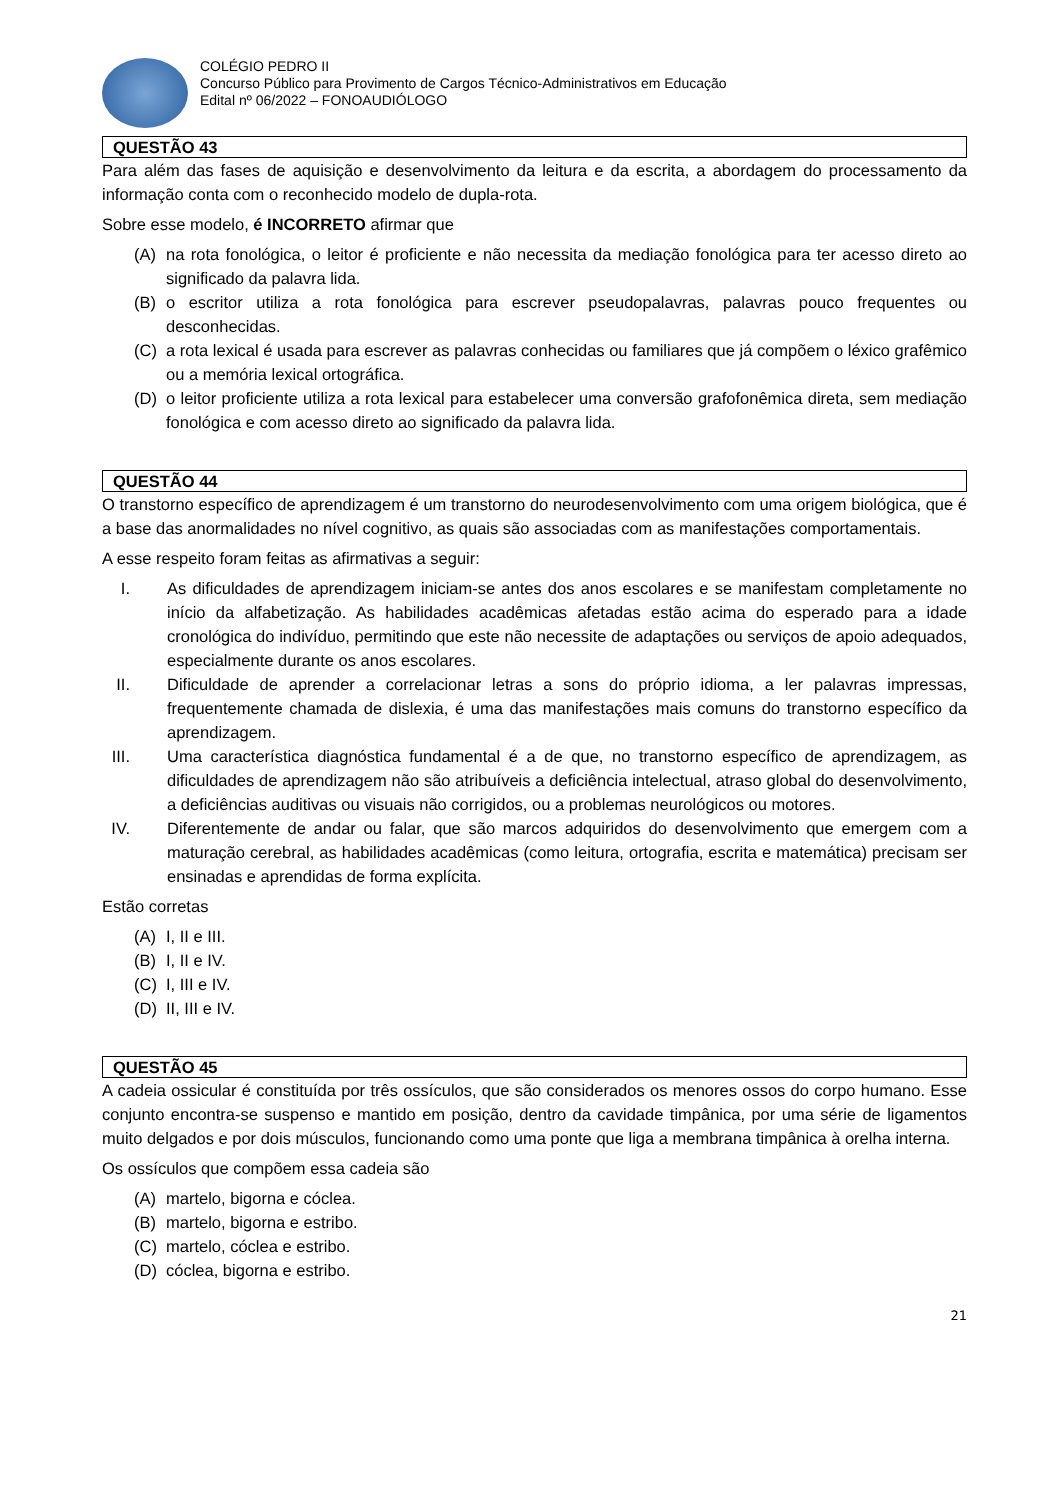COLÉGIO PEDRO II
Concurso Público para Provimento de Cargos Técnico-Administrativos em Educação
Edital nº 06/2022 – FONOAUDIÓLOGO
QUESTÃO 43
Para além das fases de aquisição e desenvolvimento da leitura e da escrita, a abordagem do processamento da informação conta com o reconhecido modelo de dupla-rota.
Sobre esse modelo, é INCORRETO afirmar que
(A) na rota fonológica, o leitor é proficiente e não necessita da mediação fonológica para ter acesso direto ao significado da palavra lida.
(B) o escritor utiliza a rota fonológica para escrever pseudopalavras, palavras pouco frequentes ou desconhecidas.
(C) a rota lexical é usada para escrever as palavras conhecidas ou familiares que já compõem o léxico grafêmico ou a memória lexical ortográfica.
(D) o leitor proficiente utiliza a rota lexical para estabelecer uma conversão grafofonêmica direta, sem mediação fonológica e com acesso direto ao significado da palavra lida.
QUESTÃO 44
O transtorno específico de aprendizagem é um transtorno do neurodesenvolvimento com uma origem biológica, que é a base das anormalidades no nível cognitivo, as quais são associadas com as manifestações comportamentais.
A esse respeito foram feitas as afirmativas a seguir:
I. As dificuldades de aprendizagem iniciam-se antes dos anos escolares e se manifestam completamente no início da alfabetização. As habilidades acadêmicas afetadas estão acima do esperado para a idade cronológica do indivíduo, permitindo que este não necessite de adaptações ou serviços de apoio adequados, especialmente durante os anos escolares.
II. Dificuldade de aprender a correlacionar letras a sons do próprio idioma, a ler palavras impressas, frequentemente chamada de dislexia, é uma das manifestações mais comuns do transtorno específico da aprendizagem.
III. Uma característica diagnóstica fundamental é a de que, no transtorno específico de aprendizagem, as dificuldades de aprendizagem não são atribuíveis a deficiência intelectual, atraso global do desenvolvimento, a deficiências auditivas ou visuais não corrigidos, ou a problemas neurológicos ou motores.
IV. Diferentemente de andar ou falar, que são marcos adquiridos do desenvolvimento que emergem com a maturação cerebral, as habilidades acadêmicas (como leitura, ortografia, escrita e matemática) precisam ser ensinadas e aprendidas de forma explícita.
Estão corretas
(A) I, II e III.
(B) I, II e IV.
(C) I, III e IV.
(D) II, III e IV.
QUESTÃO 45
A cadeia ossicular é constituída por três ossículos, que são considerados os menores ossos do corpo humano. Esse conjunto encontra-se suspenso e mantido em posição, dentro da cavidade timpânica, por uma série de ligamentos muito delgados e por dois músculos, funcionando como uma ponte que liga a membrana timpânica à orelha interna.
Os ossículos que compõem essa cadeia são
(A) martelo, bigorna e cóclea.
(B) martelo, bigorna e estribo.
(C) martelo, cóclea e estribo.
(D) cóclea, bigorna e estribo.
21